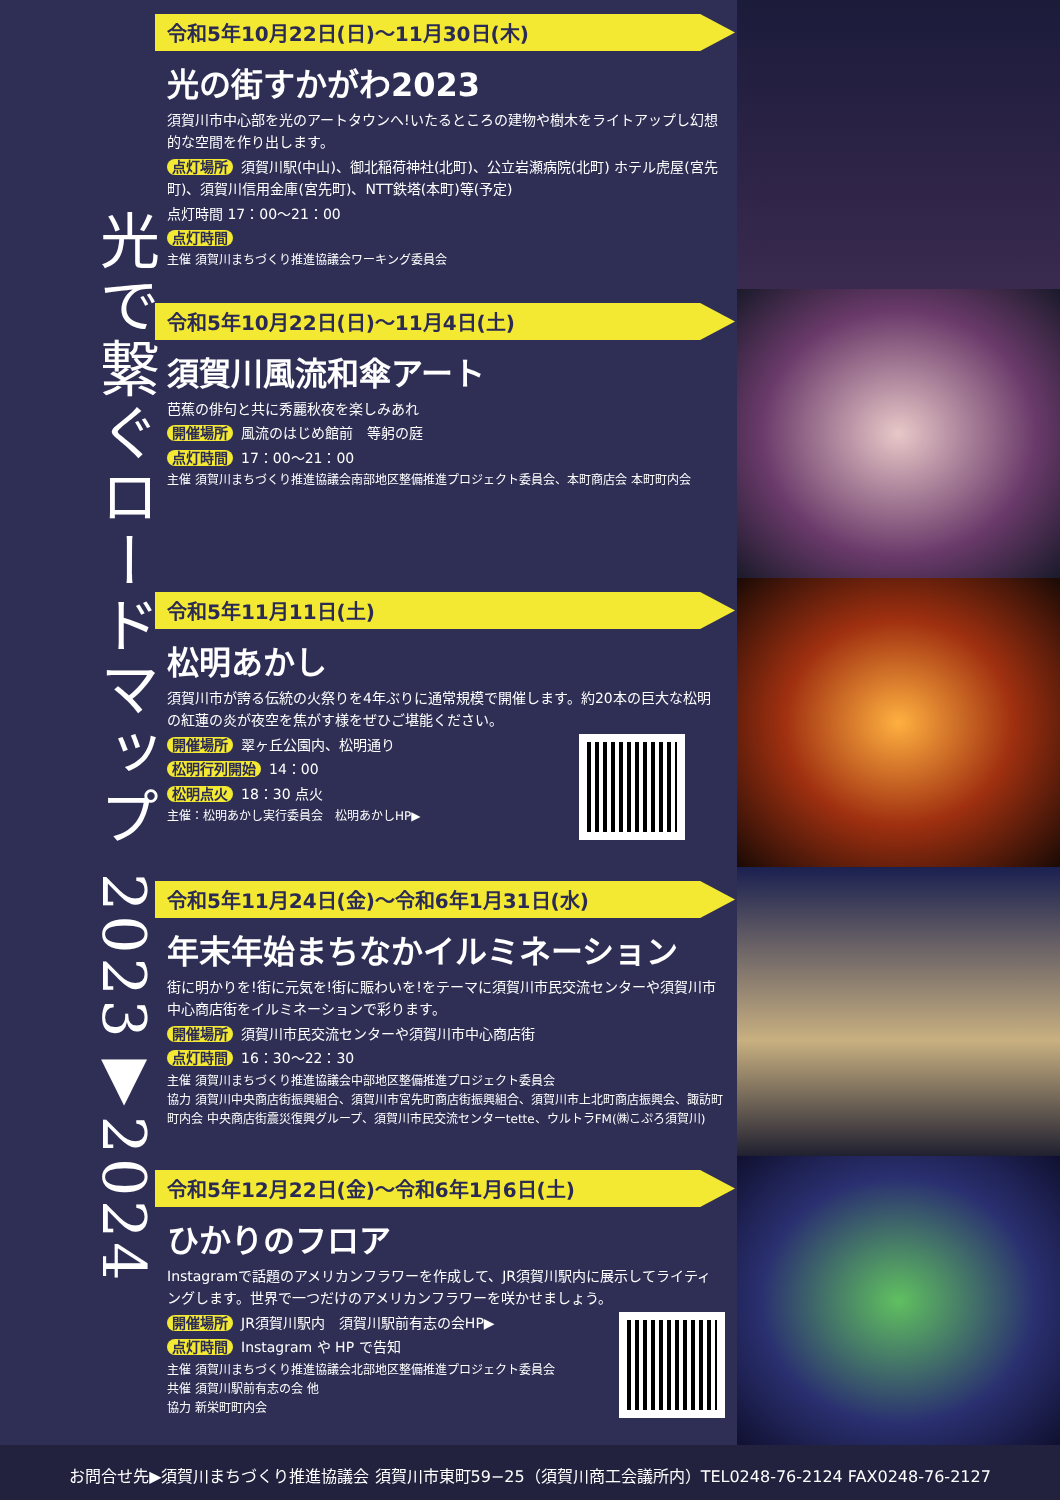光で繋ぐロードマップ 2023▼2024
令和5年10月22日(日)〜11月30日(木)
光の街すかがわ2023
須賀川市中心部を光のアートタウンへ!いたるところの建物や樹木をライトアップし幻想的な空間を作り出します。
点灯場所 須賀川駅(中山)、御北稲荷神社(北町)、公立岩瀬病院(北町) ホテル虎屋(宮先町)、須賀川信用金庫(宮先町)、NTT鉄塔(本町)等(予定)
点灯時間 17：00〜21：00
点灯時間
主催 須賀川まちづくり推進協議会ワーキング委員会
令和5年10月22日(日)〜11月4日(土)
須賀川風流和傘アート
芭蕉の俳句と共に秀麗秋夜を楽しみあれ
開催場所 風流のはじめ館前　等躬の庭
点灯時間 17：00〜21：00
主催 須賀川まちづくり推進協議会南部地区整備推進プロジェクト委員会、本町商店会 本町町内会
令和5年11月11日(土)
松明あかし
須賀川市が誇る伝統の火祭りを4年ぶりに通常規模で開催します。約20本の巨大な松明の紅蓮の炎が夜空を焦がす様をぜひご堪能ください。
開催場所 翠ヶ丘公園内、松明通り
松明行列開始 14：00
松明点火 18：30 点火
主催：松明あかし実行委員会　松明あかしHP▶
令和5年11月24日(金)〜令和6年1月31日(水)
年末年始まちなかイルミネーション
街に明かりを!街に元気を!街に賑わいを!をテーマに須賀川市民交流センターや須賀川市中心商店街をイルミネーションで彩ります。
開催場所 須賀川市民交流センターや須賀川市中心商店街
点灯時間 16：30〜22：30
主催 須賀川まちづくり推進協議会中部地区整備推進プロジェクト委員会
協力 須賀川中央商店街振興組合、須賀川市宮先町商店街振興組合、須賀川市上北町商店振興会、諏訪町町内会 中央商店街震災復興グループ、須賀川市民交流センターtette、ウルトラFM(㈱こぷろ須賀川)
令和5年12月22日(金)〜令和6年1月6日(土)
ひかりのフロア
Instagramで話題のアメリカンフラワーを作成して、JR須賀川駅内に展示してライティングします。世界で一つだけのアメリカンフラワーを咲かせましょう。
開催場所 JR須賀川駅内　須賀川駅前有志の会HP▶
点灯時間 Instagram や HP で告知
主催 須賀川まちづくり推進協議会北部地区整備推進プロジェクト委員会
共催 須賀川駅前有志の会 他
協力 新栄町町内会
お問合せ先▶須賀川まちづくり推進協議会 須賀川市東町59−25（須賀川商工会議所内）TEL0248-76-2124 FAX0248-76-2127